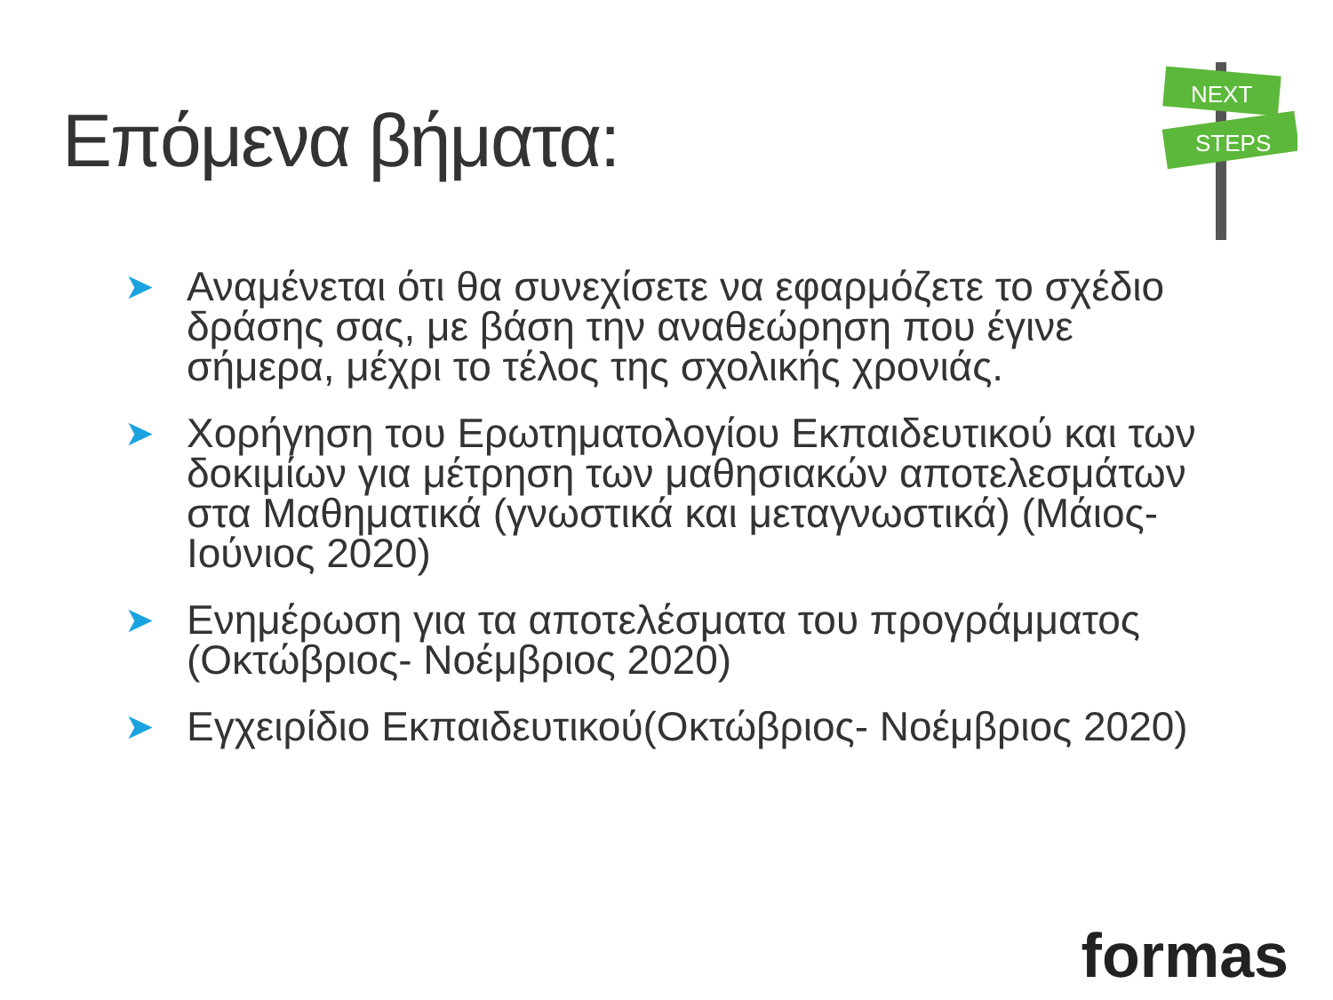Επόμενα βήματα:
NEXT
STEPS
➤ Αναμένεται ότι θα συνεχίσετε να εφαρμόζετε το σχέδιο δράσης σας, με βάση την αναθεώρηση που έγινε σήμερα, μέχρι το τέλος της σχολικής χρονιάς.
➤ Χορήγηση του Ερωτηματολογίου Εκπαιδευτικού και των δοκιμίων για μέτρηση των μαθησιακών αποτελεσμάτων στα Μαθηματικά (γνωστικά και μεταγνωστικά) (Μάιος- Ιούνιος 2020)
➤ Ενημέρωση για τα αποτελέσματα του προγράμματος (Οκτώβριος- Νοέμβριος 2020)
➤ Εγχειρίδιο Εκπαιδευτικού(Οκτώβριος- Νοέμβριος 2020)
formas